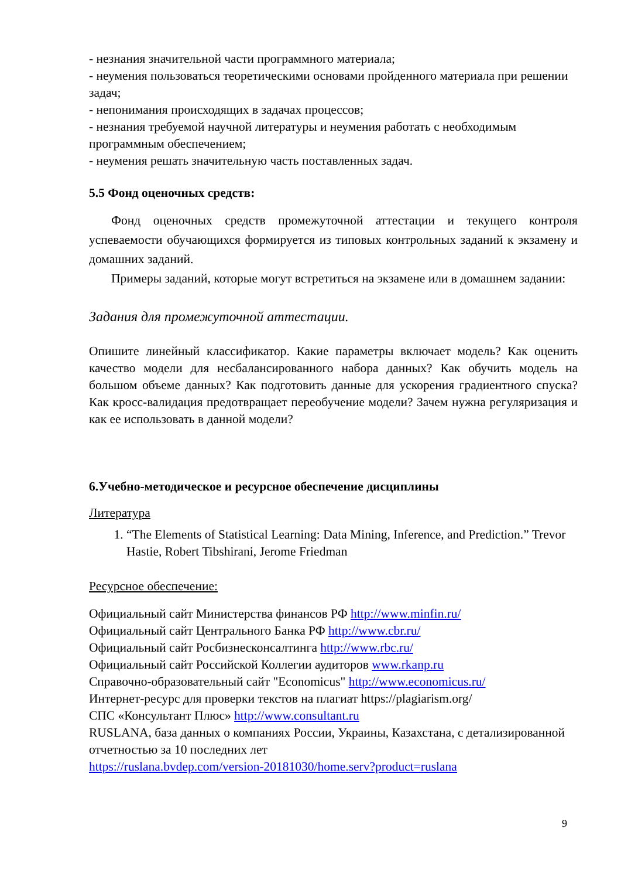- незнания значительной части программного материала;
- неумения пользоваться теоретическими основами пройденного материала при решении задач;
- непонимания происходящих в задачах процессов;
- незнания требуемой научной литературы и неумения работать с необходимым программным обеспечением;
- неумения решать значительную часть поставленных задач.
5.5 Фонд оценочных средств:
Фонд оценочных средств промежуточной аттестации и текущего контроля успеваемости обучающихся формируется из типовых контрольных заданий к экзамену и домашних заданий.
Примеры заданий, которые могут встретиться на экзамене или в домашнем задании:
Задания для промежуточной аттестации.
Опишите линейный классификатор. Какие параметры включает модель? Как оценить качество модели для несбалансированного набора данных? Как обучить модель на большом объеме данных? Как подготовить данные для ускорения градиентного спуска? Как кросс-валидация предотвращает переобучение модели? Зачем нужна регуляризация и как ее использовать в данной модели?
6.Учебно-методическое и ресурсное обеспечение дисциплины
Литература
1. “The Elements of Statistical Learning: Data Mining, Inference, and Prediction.” Trevor Hastie, Robert Tibshirani, Jerome Friedman
Ресурсное обеспечение:
Официальный сайт Министерства финансов РФ http://www.minfin.ru/
Официальный сайт Центрального Банка РФ http://www.cbr.ru/
Официальный сайт Росбизнесконсалтинга http://www.rbc.ru/
Официальный сайт Российской Коллегии аудиторов www.rkanp.ru
Справочно-образовательный сайт "Economicus" http://www.economicus.ru/
Интернет-ресурс для проверки текстов на плагиат https://plagiarism.org/
СПС «Консультант Плюс» http://www.consultant.ru
RUSLANA, база данных о компаниях России, Украины, Казахстана, с детализированной отчетностью за 10 последних лет
https://ruslana.bvdep.com/version-20181030/home.serv?product=ruslana
9